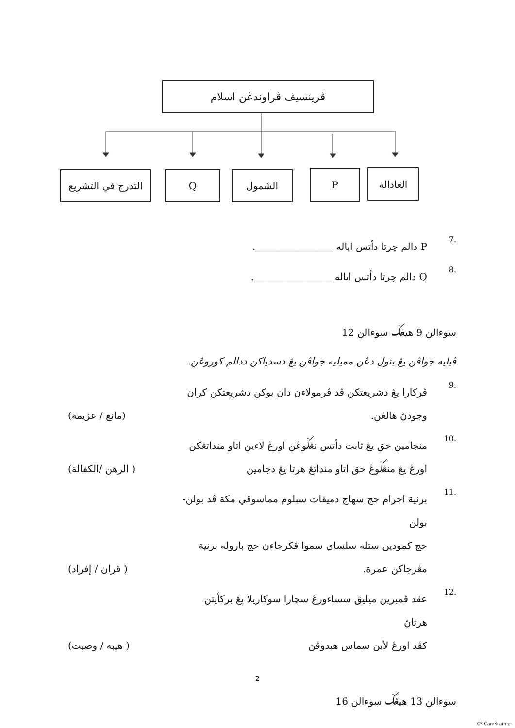ڤرينسيڤ ڤراوندڠن اسلام
التدرج في التشريع
Q الشمول P العادالة
7.
P دالم چرتا دأتس اياله ________________.
8.
Q دالم چرتا دأتس اياله ________________.
سوءالن 9 هيڠݢ سوءالن 12
ڤيليه جواڤن يڠ بتول دڠن مميليه جواڤن يڠ دسدياکن ددالم کوروڠن.
9.
ڤرکارا يڠ دشريعتکن ڤد ڤرمولاءن دان بوکن دشريعتکن کران
وجودڽ هالڠن.
(مانع / عزيمة)
10.
منجامين حق يڠ ثابت دأتس تڠݢوڠن اورڠ لاءين اتاو منداتڠکن
اورڠ يڠ منڠݢوڠ حق اتاو منداتڠ هرتا يڠ دجامين
( الرهن /الكفالة)
11.
برنية احرام حج سهاج دميقات سبلوم مماسوقي مكة ڤد بولن-بولن
حج کمودين ستله سلساي سموا ڤکرجاءن حج باروله برنية
مڠرجاکن عمرة.
( قران / إفراد)
12.
عقد ڤمبرين ميليق سساءورڠ سچارا سوکاريلا يڠ برکأيتن هرتاڽ
کڤد اورڠ لأين سماس هيدوڤڽ
( هيبه / وصيت)
سوءالن 13 هيڠݢ سوءالن 16
2
CS CamScanner